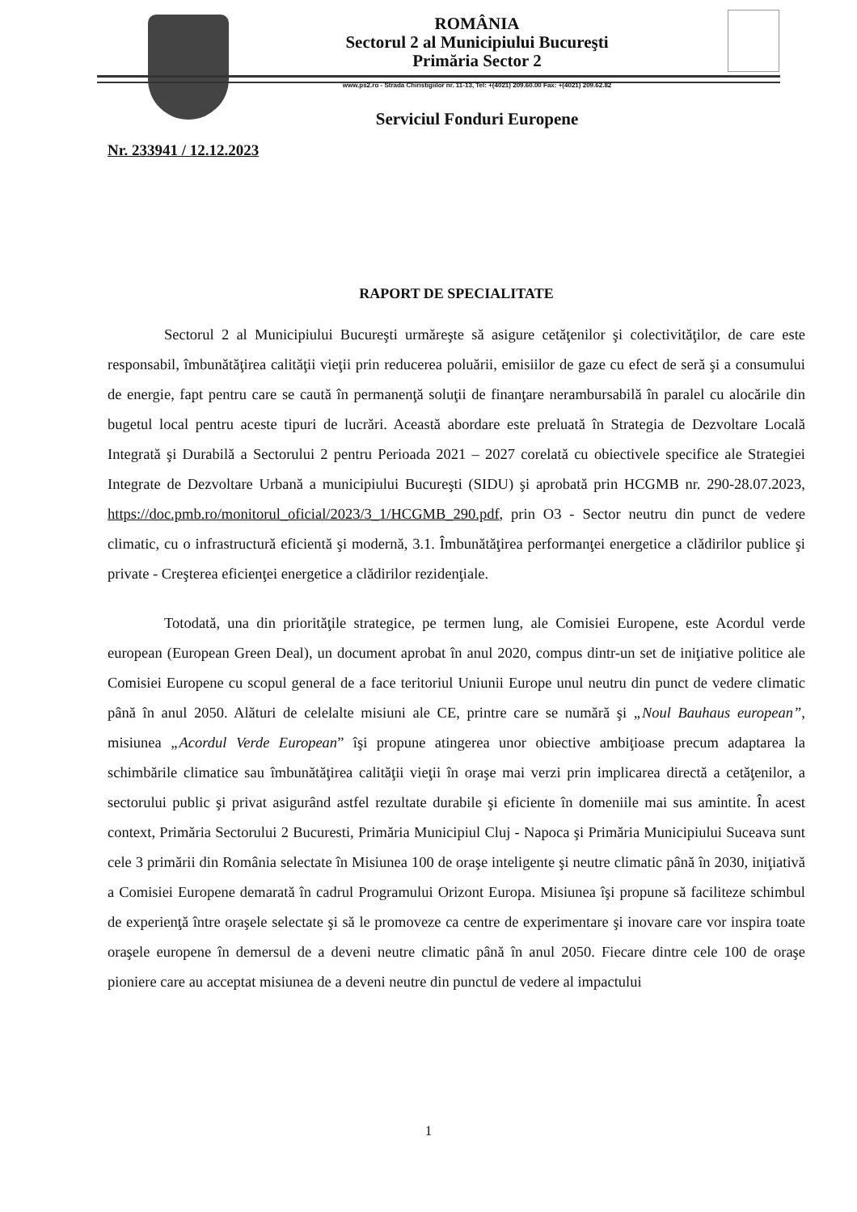ROMÂNIA
Sectorul 2 al Municipiului Bucureşti
Primăria Sector 2
www.ps2.ro - Strada Chiristigiilor nr. 11-13, Tel: +(4021) 209.60.00 Fax: +(4021) 209.62.82
Serviciul Fonduri Europene
Nr. 233941 / 12.12.2023
RAPORT DE SPECIALITATE
Sectorul 2 al Municipiului Bucureşti urmăreşte să asigure cetăţenilor şi colectivităţilor, de care este responsabil, îmbunătăţirea calităţii vieţii prin reducerea poluării, emisiilor de gaze cu efect de seră şi a consumului de energie, fapt pentru care se caută în permanenţă soluţii de finanţare nerambursabilă în paralel cu alocările din bugetul local pentru aceste tipuri de lucrări. Această abordare este preluată în Strategia de Dezvoltare Locală Integrată şi Durabilă a Sectorului 2 pentru Perioada 2021 – 2027 corelată cu obiectivele specifice ale Strategiei Integrate de Dezvoltare Urbană a municipiului Bucureşti (SIDU) şi aprobată prin HCGMB nr. 290-28.07.2023, https://doc.pmb.ro/monitorul_oficial/2023/3_1/HCGMB_290.pdf, prin O3 - Sector neutru din punct de vedere climatic, cu o infrastructură eficientă şi modernă, 3.1. Îmbunătăţirea performanţei energetice a clădirilor publice şi private - Creşterea eficienţei energetice a clădirilor rezidenţiale.
Totodată, una din priorităţile strategice, pe termen lung, ale Comisiei Europene, este Acordul verde european (European Green Deal), un document aprobat în anul 2020, compus dintr-un set de iniţiative politice ale Comisiei Europene cu scopul general de a face teritoriul Uniunii Europe unul neutru din punct de vedere climatic până în anul 2050. Alături de celelalte misiuni ale CE, printre care se numără şi „Noul Bauhaus european”, misiunea „Acordul Verde European” îşi propune atingerea unor obiective ambiţioase precum adaptarea la schimbările climatice sau îmbunătăţirea calităţii vieţii în oraşe mai verzi prin implicarea directă a cetăţenilor, a sectorului public şi privat asigurând astfel rezultate durabile şi eficiente în domeniile mai sus amintite. În acest context, Primăria Sectorului 2 Bucuresti, Primăria Municipiul Cluj - Napoca şi Primăria Municipiului Suceava sunt cele 3 primării din România selectate în Misiunea 100 de oraşe inteligente şi neutre climatic până în 2030, iniţiativă a Comisiei Europene demarată în cadrul Programului Orizont Europa. Misiunea îşi propune să faciliteze schimbul de experienţă între oraşele selectate şi să le promoveze ca centre de experimentare şi inovare care vor inspira toate oraşele europene în demersul de a deveni neutre climatic până în anul 2050. Fiecare dintre cele 100 de oraşe pioniere care au acceptat misiunea de a deveni neutre din punctul de vedere al impactului
1